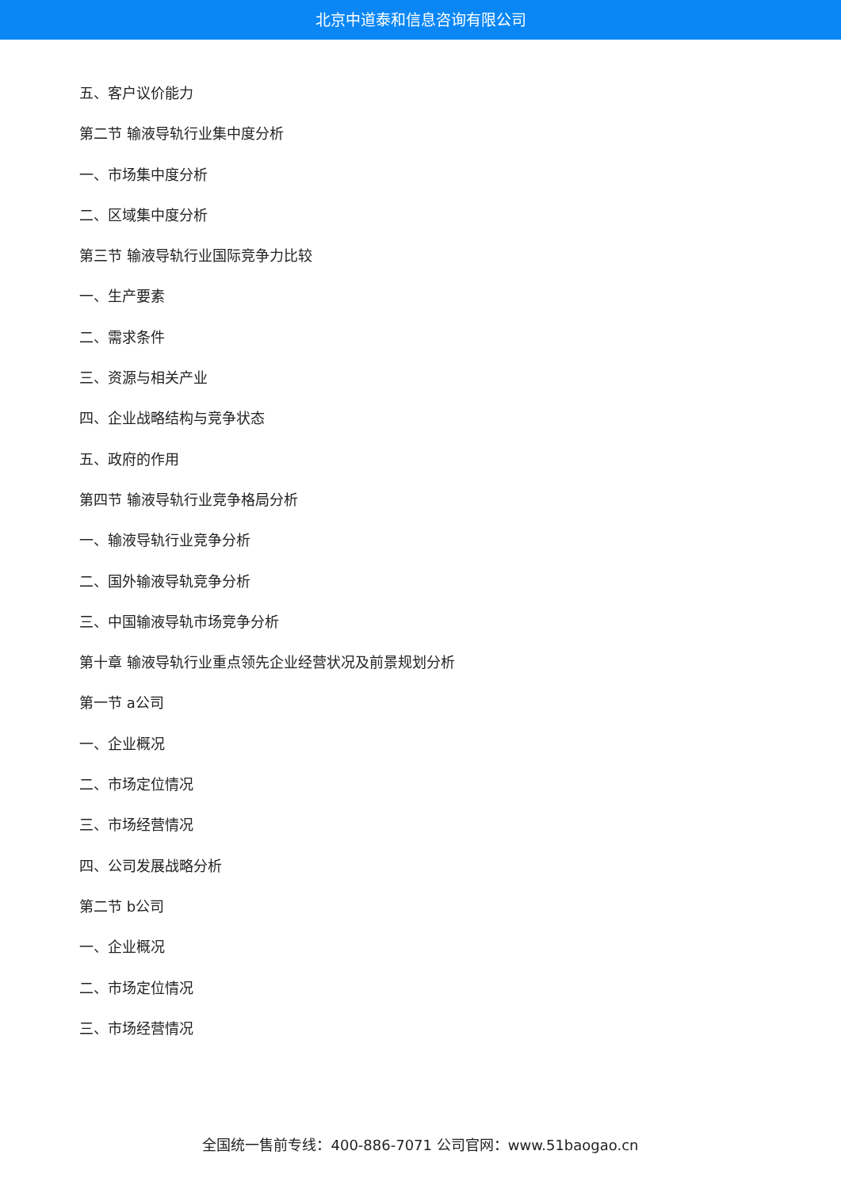北京中道泰和信息咨询有限公司
五、客户议价能力
第二节 输液导轨行业集中度分析
一、市场集中度分析
二、区域集中度分析
第三节 输液导轨行业国际竞争力比较
一、生产要素
二、需求条件
三、资源与相关产业
四、企业战略结构与竞争状态
五、政府的作用
第四节 输液导轨行业竞争格局分析
一、输液导轨行业竞争分析
二、国外输液导轨竞争分析
三、中国输液导轨市场竞争分析
第十章 输液导轨行业重点领先企业经营状况及前景规划分析
第一节 a公司
一、企业概况
二、市场定位情况
三、市场经营情况
四、公司发展战略分析
第二节 b公司
一、企业概况
二、市场定位情况
三、市场经营情况
全国统一售前专线：400-886-7071 公司官网：www.51baogao.cn